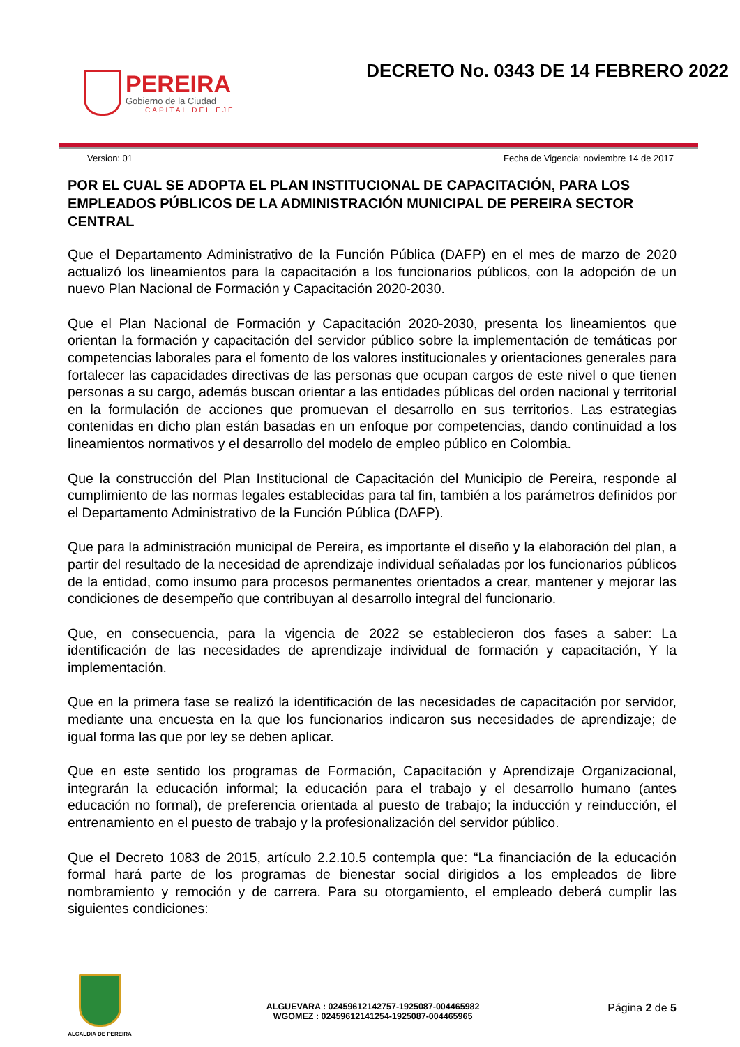PEREIRA
Gobierno de la Ciudad
CAPITAL DEL EJE
DECRETO No. 0343 DE 14 FEBRERO 2022
Version: 01 Fecha de Vigencia: noviembre 14 de 2017
POR EL CUAL SE ADOPTA EL PLAN INSTITUCIONAL DE CAPACITACIÓN, PARA LOS EMPLEADOS PÚBLICOS DE LA ADMINISTRACIÓN MUNICIPAL DE PEREIRA SECTOR CENTRAL
Que el Departamento Administrativo de la Función Pública (DAFP) en el mes de marzo de 2020 actualizó los lineamientos para la capacitación a los funcionarios públicos, con la adopción de un nuevo Plan Nacional de Formación y Capacitación 2020-2030.
Que el Plan Nacional de Formación y Capacitación 2020-2030, presenta los lineamientos que orientan la formación y capacitación del servidor público sobre la implementación de temáticas por competencias laborales para el fomento de los valores institucionales y orientaciones generales para fortalecer las capacidades directivas de las personas que ocupan cargos de este nivel o que tienen personas a su cargo, además buscan orientar a las entidades públicas del orden nacional y territorial en la formulación de acciones que promuevan el desarrollo en sus territorios. Las estrategias contenidas en dicho plan están basadas en un enfoque por competencias, dando continuidad a los lineamientos normativos y el desarrollo del modelo de empleo público en Colombia.
Que la construcción del Plan Institucional de Capacitación del Municipio de Pereira, responde al cumplimiento de las normas legales establecidas para tal fin, también a los parámetros definidos por el Departamento Administrativo de la Función Pública (DAFP).
Que para la administración municipal de Pereira, es importante el diseño y la elaboración del plan, a partir del resultado de la necesidad de aprendizaje individual señaladas por los funcionarios públicos de la entidad, como insumo para procesos permanentes orientados a crear, mantener y mejorar las condiciones de desempeño que contribuyan al desarrollo integral del funcionario.
Que, en consecuencia, para la vigencia de 2022 se establecieron dos fases a saber: La identificación de las necesidades de aprendizaje individual de formación y capacitación, Y la implementación.
Que en la primera fase se realizó la identificación de las necesidades de capacitación por servidor, mediante una encuesta en la que los funcionarios indicaron sus necesidades de aprendizaje; de igual forma las que por ley se deben aplicar.
Que en este sentido los programas de Formación, Capacitación y Aprendizaje Organizacional, integrarán la educación informal; la educación para el trabajo y el desarrollo humano (antes educación no formal), de preferencia orientada al puesto de trabajo; la inducción y reinducción, el entrenamiento en el puesto de trabajo y la profesionalización del servidor público.
Que el Decreto 1083 de 2015, artículo 2.2.10.5 contempla que: “La financiación de la educación formal hará parte de los programas de bienestar social dirigidos a los empleados de libre nombramiento y remoción y de carrera. Para su otorgamiento, el empleado deberá cumplir las siguientes condiciones:
ALCALDIA DE PEREIRA
ALGUEVARA : 02459612142757-1925087-004465982
WGOMEZ : 02459612141254-1925087-004465965
Página 2 de 5